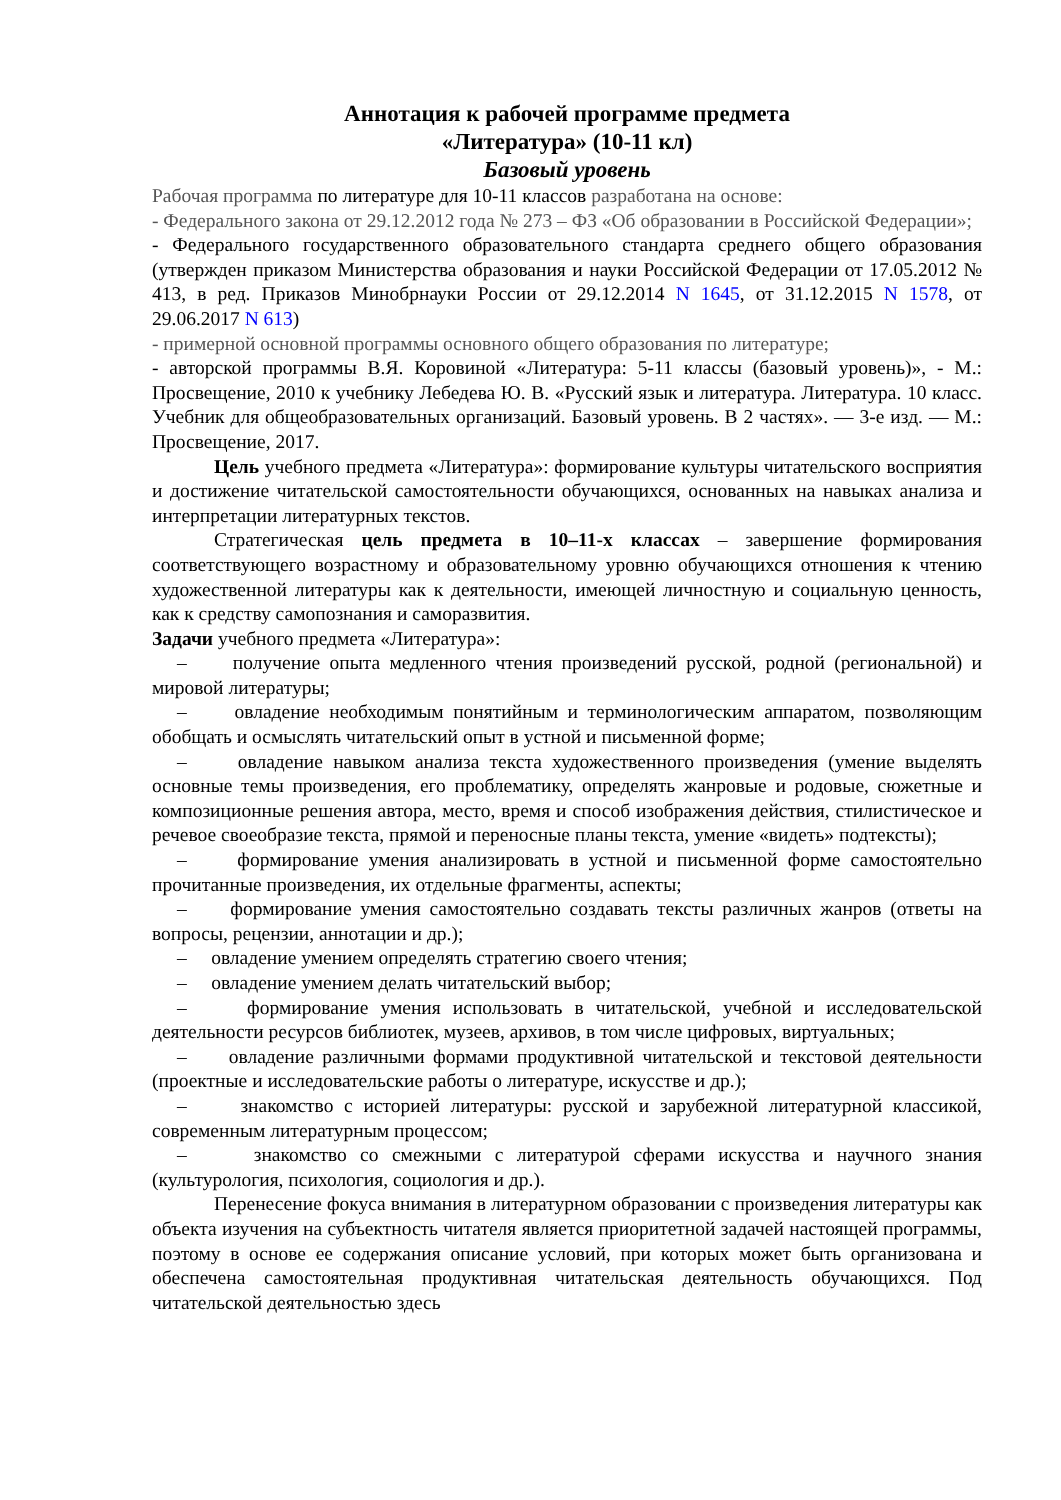Аннотация к рабочей программе предмета
«Литература» (10-11 кл)
Базовый уровень
Рабочая программа по литературе для 10-11 классов разработана на основе:
- Федерального закона от 29.12.2012 года № 273 – ФЗ «Об образовании в Российской Федерации»;
- Федерального государственного образовательного стандарта среднего общего образования (утвержден приказом Министерства образования и науки Российской Федерации от 17.05.2012 № 413, в ред. Приказов Минобрнауки России от 29.12.2014 N 1645, от 31.12.2015 N 1578, от 29.06.2017 N 613)
- примерной основной программы основного общего образования по литературе;
- авторской программы В.Я. Коровиной «Литература: 5-11 классы (базовый уровень)», - М.: Просвещение, 2010 к учебнику Лебедева Ю. В. «Русский язык и литература. Литература. 10 класс. Учебник для общеобразовательных организаций. Базовый уровень. В 2 частях». — 3-е изд. — М.: Просвещение, 2017.
Цель учебного предмета «Литература»: формирование культуры читательского восприятия и достижение читательской самостоятельности обучающихся, основанных на навыках анализа и интерпретации литературных текстов.
Стратегическая цель предмета в 10–11-х классах – завершение формирования соответствующего возрастному и образовательному уровню обучающихся отношения к чтению художественной литературы как к деятельности, имеющей личностную и социальную ценность, как к средству самопознания и саморазвития.
Задачи учебного предмета «Литература»:
– получение опыта медленного чтения произведений русской, родной (региональной) и мировой литературы;
– овладение необходимым понятийным и терминологическим аппаратом, позволяющим обобщать и осмыслять читательский опыт в устной и письменной форме;
– овладение навыком анализа текста художественного произведения (умение выделять основные темы произведения, его проблематику, определять жанровые и родовые, сюжетные и композиционные решения автора, место, время и способ изображения действия, стилистическое и речевое своеобразие текста, прямой и переносные планы текста, умение «видеть» подтексты);
– формирование умения анализировать в устной и письменной форме самостоятельно прочитанные произведения, их отдельные фрагменты, аспекты;
– формирование умения самостоятельно создавать тексты различных жанров (ответы на вопросы, рецензии, аннотации и др.);
– овладение умением определять стратегию своего чтения;
– овладение умением делать читательский выбор;
– формирование умения использовать в читательской, учебной и исследовательской деятельности ресурсов библиотек, музеев, архивов, в том числе цифровых, виртуальных;
– овладение различными формами продуктивной читательской и текстовой деятельности (проектные и исследовательские работы о литературе, искусстве и др.);
– знакомство с историей литературы: русской и зарубежной литературной классикой, современным литературным процессом;
– знакомство со смежными с литературой сферами искусства и научного знания (культурология, психология, социология и др.).
Перенесение фокуса внимания в литературном образовании с произведения литературы как объекта изучения на субъектность читателя является приоритетной задачей настоящей программы, поэтому в основе ее содержания описание условий, при которых может быть организована и обеспечена самостоятельная продуктивная читательская деятельность обучающихся. Под читательской деятельностью здесь